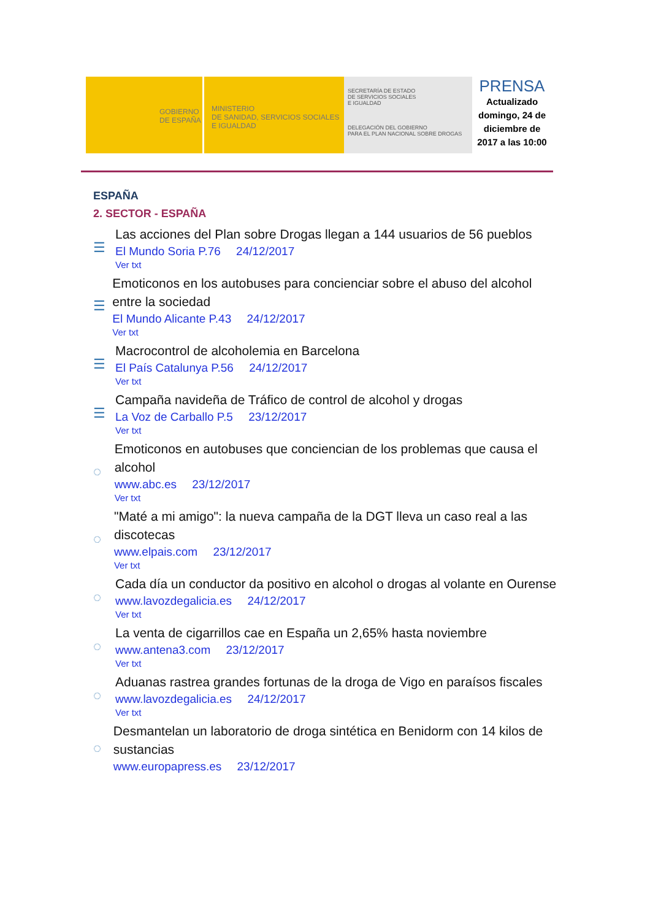GOBIERNO
DE ESPAÑA
MINISTERIO
DE SANIDAD, SERVICIOS SOCIALES
E IGUALDAD
SECRETARÍA DE ESTADO
DE SERVICIOS SOCIALES
E IGUALDAD
DELEGACIÓN DEL GOBIERNO
PARA EL PLAN NACIONAL SOBRE DROGAS
PRENSA
Actualizado domingo, 24 de diciembre de 2017 a las 10:00
ESPAÑA
2. SECTOR - ESPAÑA
☰
Las acciones del Plan sobre Drogas llegan a 144 usuarios de 56 pueblos
El Mundo Soria P.76 24/12/2017
Ver txt
☰
Emoticonos en los autobuses para concienciar sobre el abuso del alcohol entre la sociedad
El Mundo Alicante P.43 24/12/2017
Ver txt
☰
Macrocontrol de alcoholemia en Barcelona
El País Catalunya P.56 24/12/2017
Ver txt
☰
Campaña navideña de Tráfico de control de alcohol y drogas
La Voz de Carballo P.5 23/12/2017
Ver txt
◌
Emoticonos en autobuses que conciencian de los problemas que causa el alcohol
www.abc.es 23/12/2017
Ver txt
◌
"Maté a mi amigo": la nueva campaña de la DGT lleva un caso real a las discotecas
www.elpais.com 23/12/2017
Ver txt
◌
Cada día un conductor da positivo en alcohol o drogas al volante en Ourense
www.lavozdegalicia.es 24/12/2017
Ver txt
◌
La venta de cigarrillos cae en España un 2,65% hasta noviembre
www.antena3.com 23/12/2017
Ver txt
◌
Aduanas rastrea grandes fortunas de la droga de Vigo en paraísos fiscales
www.lavozdegalicia.es 24/12/2017
Ver txt
◌
Desmantelan un laboratorio de droga sintética en Benidorm con 14 kilos de sustancias
www.europapress.es 23/12/2017